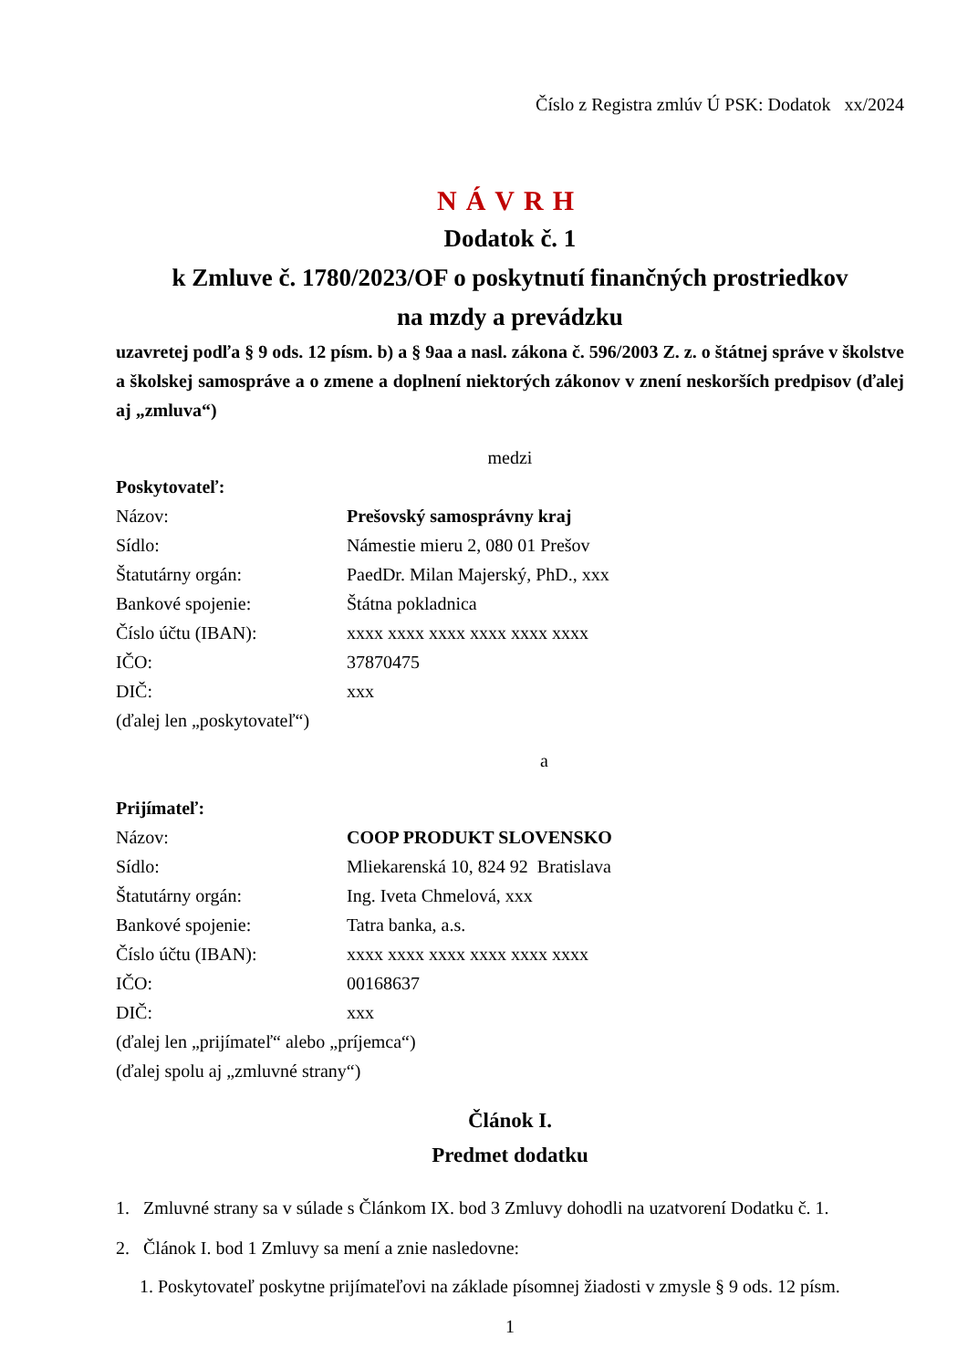Číslo z Registra zmlúv Ú PSK: Dodatok xx/2024
NÁVRH
Dodatok č. 1
k Zmluve č. 1780/2023/OF o poskytnutí finančných prostriedkov
na mzdy a prevádzku
uzavretej podľa § 9 ods. 12 písm. b) a § 9aa a nasl. zákona č. 596/2003 Z. z. o štátnej správe v školstve a školskej samospráve a o zmene a doplnení niektorých zákonov v znení neskorších predpisov (ďalej aj „zmluva“)
medzi
Poskytovateľ:
Názov: Prešovský samosprávny kraj
Sídlo: Námestie mieru 2, 080 01 Prešov
Štatutárny orgán: PaedDr. Milan Majerský, PhD., xxx
Bankové spojenie: Štátna pokladnica
Číslo účtu (IBAN): xxxx xxxx xxxx xxxx xxxx xxxx
IČO: 37870475
DIČ: xxx
(ďalej len „poskytovateľ“)
a
Prijímateľ:
Názov: COOP PRODUKT SLOVENSKO
Sídlo: Mliekarenská 10, 824 92 Bratislava
Štatutárny orgán: Ing. Iveta Chmelová, xxx
Bankové spojenie: Tatra banka, a.s.
Číslo účtu (IBAN): xxxx xxxx xxxx xxxx xxxx xxxx
IČO: 00168637
DIČ: xxx
(ďalej len „prijímateľ“ alebo „príjemca“)
(ďalej spolu aj „zmluvné strany“)
Článok I.
Predmet dodatku
1. Zmluvné strany sa v súlade s Článkom IX. bod 3 Zmluvy dohodli na uzatvorení Dodatku č. 1.
2. Článok I. bod 1 Zmluvy sa mení a znie nasledovne:
1. Poskytovateľ poskytne prijímateľovi na základe písomnej žiadosti v zmysle § 9 ods. 12 písm.
1